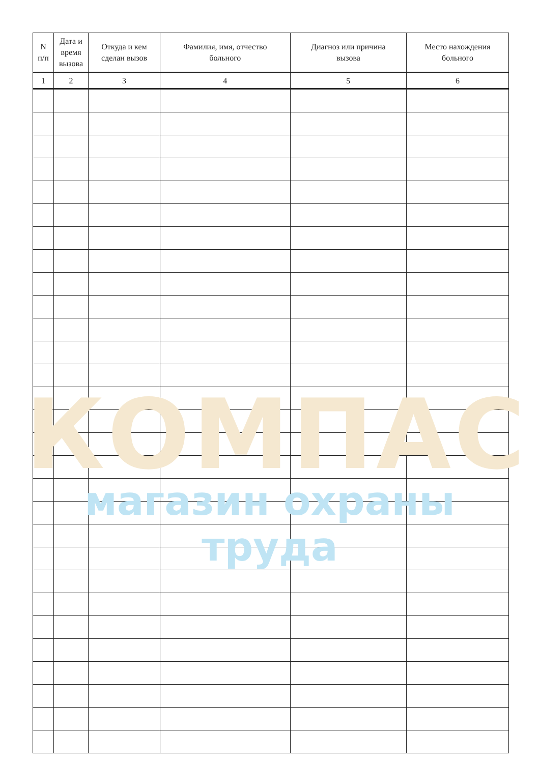| N п/п | Дата и время вызова | Откуда и кем сделан вызов | Фамилия, имя, отчество больного | Диагноз или причина вызова | Место нахождения больного |
| --- | --- | --- | --- | --- | --- |
| 1 | 2 | 3 | 4 | 5 | 6 |
КОМПАС
магазин охраны труда